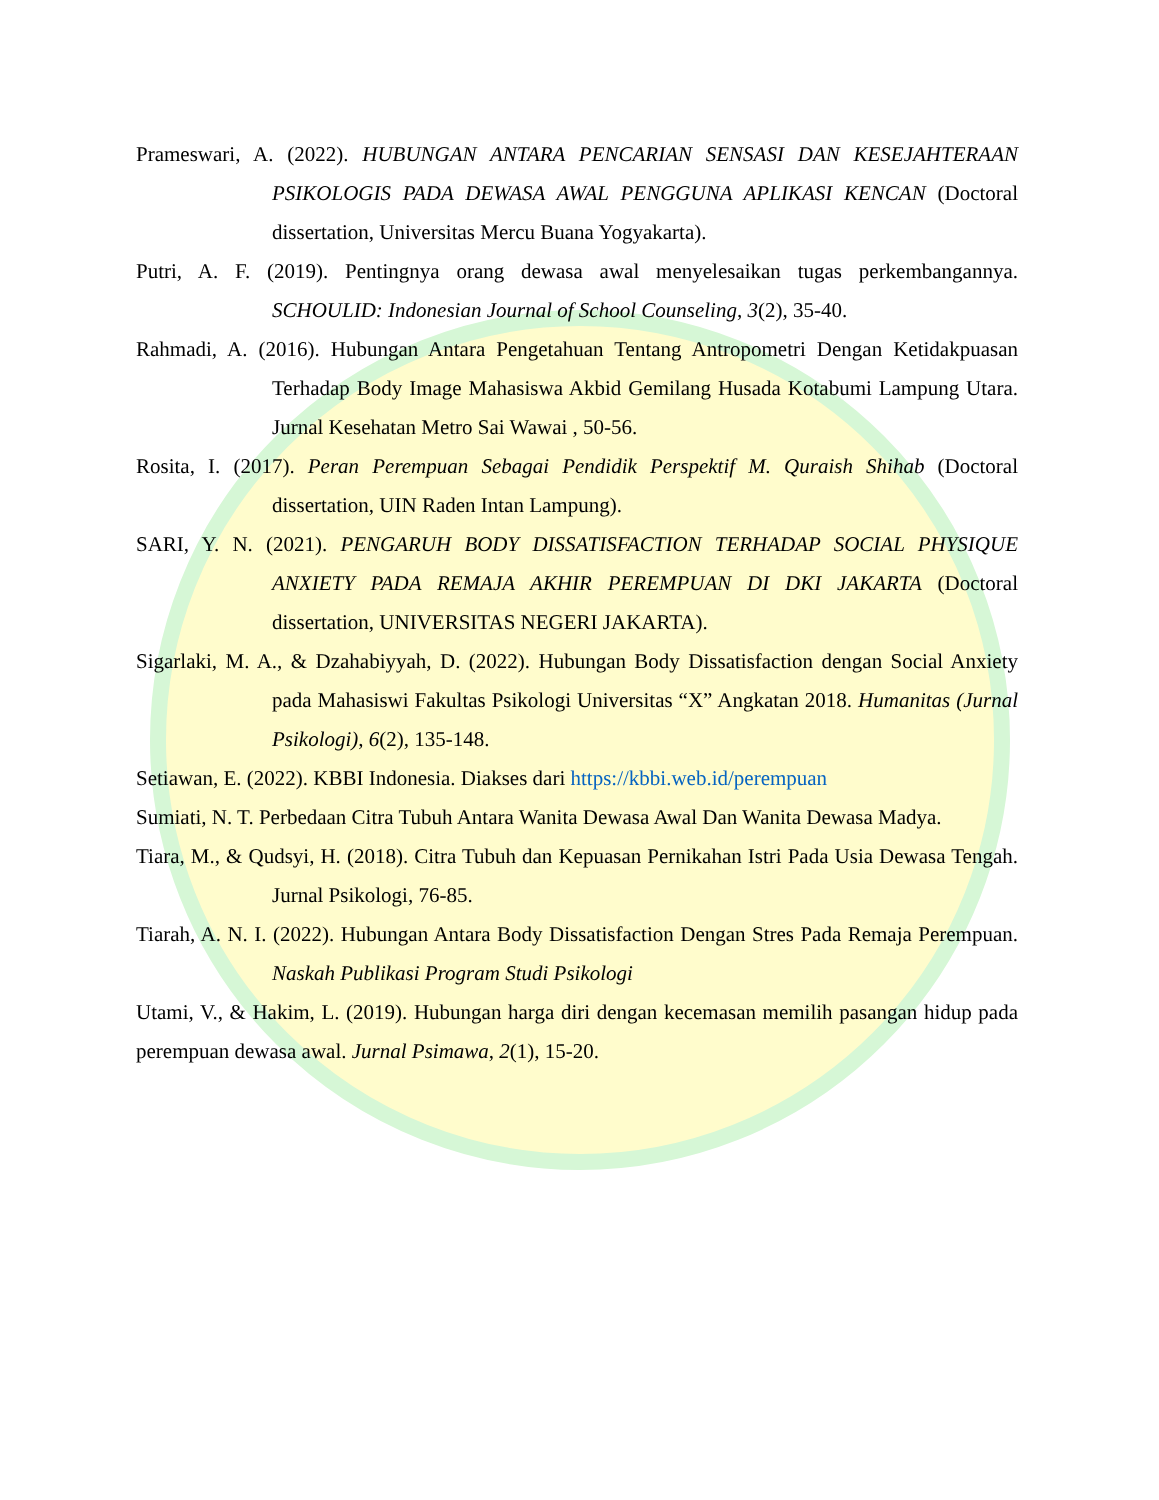Prameswari, A. (2022). HUBUNGAN ANTARA PENCARIAN SENSASI DAN KESEJAHTERAAN PSIKOLOGIS PADA DEWASA AWAL PENGGUNA APLIKASI KENCAN (Doctoral dissertation, Universitas Mercu Buana Yogyakarta).
Putri, A. F. (2019). Pentingnya orang dewasa awal menyelesaikan tugas perkembangannya. SCHOULID: Indonesian Journal of School Counseling, 3(2), 35-40.
Rahmadi, A. (2016). Hubungan Antara Pengetahuan Tentang Antropometri Dengan Ketidakpuasan Terhadap Body Image Mahasiswa Akbid Gemilang Husada Kotabumi Lampung Utara. Jurnal Kesehatan Metro Sai Wawai , 50-56.
Rosita, I. (2017). Peran Perempuan Sebagai Pendidik Perspektif M. Quraish Shihab (Doctoral dissertation, UIN Raden Intan Lampung).
SARI, Y. N. (2021). PENGARUH BODY DISSATISFACTION TERHADAP SOCIAL PHYSIQUE ANXIETY PADA REMAJA AKHIR PEREMPUAN DI DKI JAKARTA (Doctoral dissertation, UNIVERSITAS NEGERI JAKARTA).
Sigarlaki, M. A., & Dzahabiyyah, D. (2022). Hubungan Body Dissatisfaction dengan Social Anxiety pada Mahasiswi Fakultas Psikologi Universitas “X” Angkatan 2018. Humanitas (Jurnal Psikologi), 6(2), 135-148.
Setiawan, E. (2022). KBBI Indonesia. Diakses dari https://kbbi.web.id/perempuan
Sumiati, N. T. Perbedaan Citra Tubuh Antara Wanita Dewasa Awal Dan Wanita Dewasa Madya.
Tiara, M., & Qudsyi, H. (2018). Citra Tubuh dan Kepuasan Pernikahan Istri Pada Usia Dewasa Tengah. Jurnal Psikologi, 76-85.
Tiarah, A. N. I. (2022). Hubungan Antara Body Dissatisfaction Dengan Stres Pada Remaja Perempuan. Naskah Publikasi Program Studi Psikologi
Utami, V., & Hakim, L. (2019). Hubungan harga diri dengan kecemasan memilih pasangan hidup pada perempuan dewasa awal. Jurnal Psimawa, 2(1), 15-20.